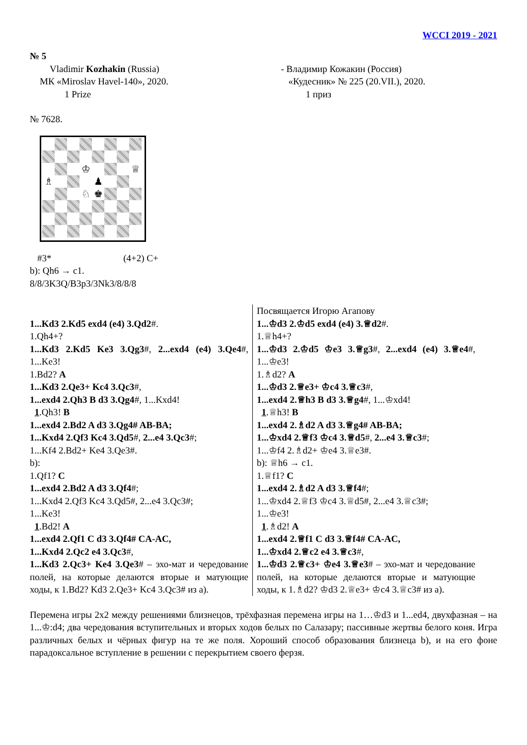WCCI 2019 - 2021
№ 5
Vladimir Kozhakin (Russia)
МК «Miroslav Havel-140», 2020.
1 Prize
- Владимир Кожакин (Россия)
«Кудесник» № 225 (20.VII.), 2020.
1 приз
№ 7628.
♔
♕
♗
♟
♘
♚
#3* (4+2) C+
b): Qh6 → c1.
8/8/3K3Q/B3p3/3Nk3/8/8/8
1...Kd3 2.Kd5 exd4 (e4) 3.Qd2#.
1.Qh4+?
1...Kd3 2.Kd5 Ke3 3.Qg3#, 2...exd4 (e4) 3.Qe4#, 1...Ke3!
1.Bd2? A
1...Kd3 2.Qe3+ Kc4 3.Qc3#,
1...exd4 2.Qh3 B d3 3.Qg4#, 1...Kxd4!
1.Qh3! B
1...exd4 2.Bd2 A d3 3.Qg4# AB-BA;
1...Kxd4 2.Qf3 Kc4 3.Qd5#, 2...e4 3.Qc3#;
1...Kf4 2.Bd2+ Ke4 3.Qe3#.
b):
1.Qf1? C
1...exd4 2.Bd2 A d3 3.Qf4#;
1...Kxd4 2.Qf3 Kc4 3.Qd5#, 2...e4 3.Qc3#;
1...Ke3!
1.Bd2! A
1...exd4 2.Qf1 C d3 3.Qf4# CA-AC,
1...Kxd4 2.Qc2 e4 3.Qc3#,
1...Kd3 2.Qc3+ Ke4 3.Qe3# – эхо-мат и чередование полей, на которые делаются вторые и матующие ходы, к 1.Bd2? Kd3 2.Qe3+ Kc4 3.Qc3# из а).
Посвящается Игорю Агапову
1...♔d3 2.♔d5 exd4 (e4) 3.♕d2#.
1.♕h4+?
1...♔d3 2.♔d5 ♔e3 3.♕g3#, 2...exd4 (e4) 3.♕e4#, 1...♔e3!
1.♗d2? A
1...♔d3 2.♕e3+ ♔c4 3.♕c3#,
1...exd4 2.♕h3 B d3 3.♕g4#, 1...♔xd4!
1.♕h3! B
1...exd4 2.♗d2 A d3 3.♕g4# AB-BA;
1...♔xd4 2.♕f3 ♔c4 3.♕d5#, 2...e4 3.♕c3#;
1...♔f4 2.♗d2+ ♔e4 3.♕e3#.
b): ♕h6 → c1.
1.♕f1? C
1...exd4 2.♗d2 A d3 3.♕f4#;
1...♔xd4 2.♕f3 ♔c4 3.♕d5#, 2...e4 3.♕c3#;
1...♔e3!
1.♗d2! A
1...exd4 2.♕f1 C d3 3.♕f4# CA-AC,
1...♔xd4 2.♕c2 e4 3.♕c3#,
1...♔d3 2.♕c3+ ♔e4 3.♕e3# – эхо-мат и чередование полей, на которые делаются вторые и матующие ходы, к 1.♗d2? ♔d3 2.♕e3+ ♔c4 3.♕c3# из а).
Перемена игры 2х2 между решениями близнецов, трёхфазная перемена игры на 1…♔d3 и 1...ed4, двухфазная – на 1...♔:d4; два чередования вступительных и вторых ходов белых по Салазару; пассивные жертвы белого коня. Игра различных белых и чёрных фигур на те же поля. Хороший способ образования близнеца b), и на его фоне парадоксальное вступление в решении с перекрытием своего ферзя.